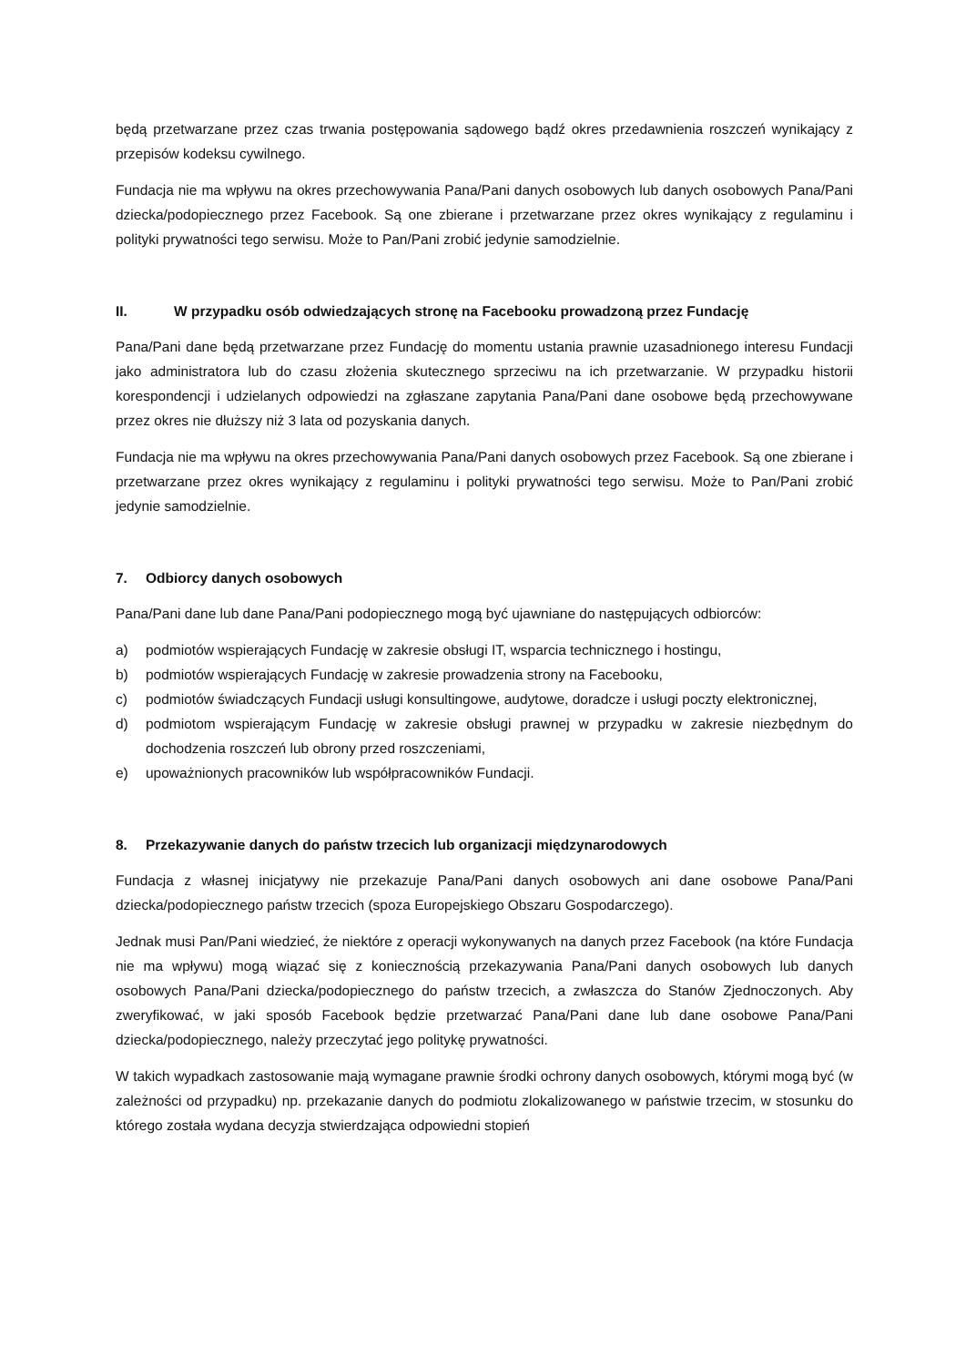będą przetwarzane przez czas trwania postępowania sądowego bądź okres przedawnienia roszczeń wynikający z przepisów kodeksu cywilnego.
Fundacja nie ma wpływu na okres przechowywania Pana/Pani danych osobowych lub danych osobowych Pana/Pani dziecka/podopiecznego przez Facebook. Są one zbierane i przetwarzane przez okres wynikający z regulaminu i polityki prywatności tego serwisu. Może to Pan/Pani zrobić jedynie samodzielnie.
II. W przypadku osób odwiedzających stronę na Facebooku prowadzoną przez Fundację
Pana/Pani dane będą przetwarzane przez Fundację do momentu ustania prawnie uzasadnionego interesu Fundacji jako administratora lub do czasu złożenia skutecznego sprzeciwu na ich przetwarzanie. W przypadku historii korespondencji i udzielanych odpowiedzi na zgłaszane zapytania Pana/Pani dane osobowe będą przechowywane przez okres nie dłuższy niż 3 lata od pozyskania danych.
Fundacja nie ma wpływu na okres przechowywania Pana/Pani danych osobowych przez Facebook. Są one zbierane i przetwarzane przez okres wynikający z regulaminu i polityki prywatności tego serwisu. Może to Pan/Pani zrobić jedynie samodzielnie.
7. Odbiorcy danych osobowych
Pana/Pani dane lub dane Pana/Pani podopiecznego mogą być ujawniane do następujących odbiorców:
a) podmiotów wspierających Fundację w zakresie obsługi IT, wsparcia technicznego i hostingu,
b) podmiotów wspierających Fundację w zakresie prowadzenia strony na Facebooku,
c) podmiotów świadczących Fundacji usługi konsultingowe, audytowe, doradcze i usługi poczty elektronicznej,
d) podmiotom wspierającym Fundację w zakresie obsługi prawnej w przypadku w zakresie niezbędnym do dochodzenia roszczeń lub obrony przed roszczeniami,
e) upoważnionych pracowników lub współpracowników Fundacji.
8. Przekazywanie danych do państw trzecich lub organizacji międzynarodowych
Fundacja z własnej inicjatywy nie przekazuje Pana/Pani danych osobowych ani dane osobowe Pana/Pani dziecka/podopiecznego państw trzecich (spoza Europejskiego Obszaru Gospodarczego).
Jednak musi Pan/Pani wiedzieć, że niektóre z operacji wykonywanych na danych przez Facebook (na które Fundacja nie ma wpływu) mogą wiązać się z koniecznością przekazywania Pana/Pani danych osobowych lub danych osobowych Pana/Pani dziecka/podopiecznego do państw trzecich, a zwłaszcza do Stanów Zjednoczonych. Aby zweryfikować, w jaki sposób Facebook będzie przetwarzać Pana/Pani dane lub dane osobowe Pana/Pani dziecka/podopiecznego, należy przeczytać jego politykę prywatności.
W takich wypadkach zastosowanie mają wymagane prawnie środki ochrony danych osobowych, którymi mogą być (w zależności od przypadku) np. przekazanie danych do podmiotu zlokalizowanego w państwie trzecim, w stosunku do którego została wydana decyzja stwierdzająca odpowiedni stopień